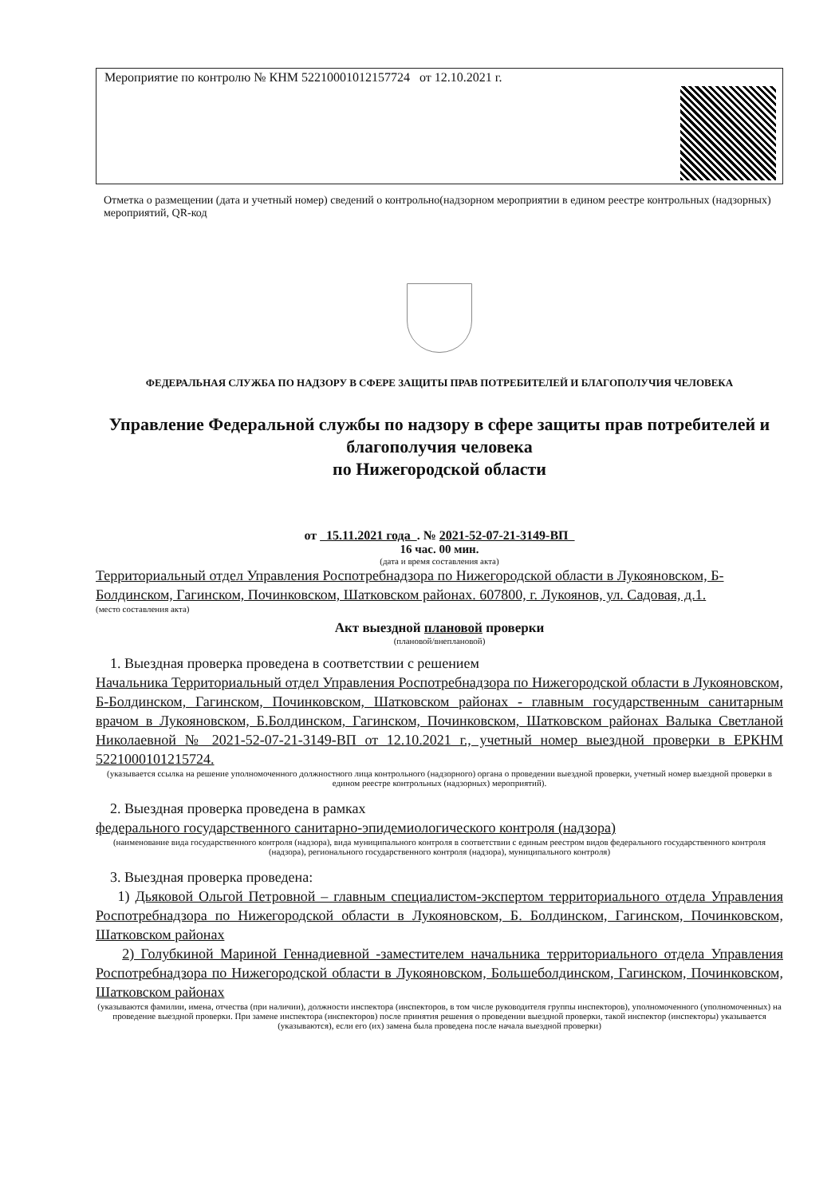Мероприятие по контролю № КНМ 52210001012157724 от 12.10.2021 г.
Отметка о размещении (дата и учетный номер) сведений о контрольно(надзорном мероприятии в едином реестре контрольных (надзорных) мероприятий, QR-код
ФЕДЕРАЛЬНАЯ СЛУЖБА ПО НАДЗОРУ В СФЕРЕ ЗАЩИТЫ ПРАВ ПОТРЕБИТЕЛЕЙ И БЛАГОПОЛУЧИЯ ЧЕЛОВЕКА
Управление Федеральной службы по надзору в сфере защиты прав потребителей и благополучия человека
по Нижегородской области
от 15.11.2021 года . № 2021-52-07-21-3149-ВП
16 час. 00 мин.
(дата и время составления акта)
Территориальный отдел Управления Роспотребнадзора по Нижегородской области в Лукояновском, Б-Болдинском, Гагинском, Починковском, Шатковском районах. 607800, г. Лукоянов, ул. Садовая, д.1.
(место составления акта)
Акт выездной плановой проверки
(плановой/внеплановой)
1. Выездная проверка проведена в соответствии с решением
Начальника Территориальный отдел Управления Роспотребнадзора по Нижегородской области в Лукояновском, Б-Болдинском, Гагинском, Починковском, Шатковском районах - главным государственным санитарным врачом в Лукояновском, Б.Болдинском, Гагинском, Починковском, Шатковском районах Валыка Светланой Николаевной № 2021-52-07-21-3149-ВП от 12.10.2021 г., учетный номер выездной проверки в ЕРКНМ 5221000101215724.
(указывается ссылка на решение уполномоченного должностного лица контрольного (надзорного) органа о проведении выездной проверки, учетный номер выездной проверки в едином реестре контрольных (надзорных) мероприятий).
2. Выездная проверка проведена в рамках
федерального государственного санитарно-эпидемиологического контроля (надзора)
(наименование вида государственного контроля (надзора), вида муниципального контроля в соответствии с единым реестром видов федерального государственного контроля (надзора), регионального государственного контроля (надзора), муниципального контроля)
3. Выездная проверка проведена:
1) Дьяковой Ольгой Петровной – главным специалистом-экспертом территориального отдела Управления Роспотребнадзора по Нижегородской области в Лукояновском, Б. Болдинском, Гагинском, Починковском, Шатковском районах
2) Голубкиной Мариной Геннадиевной -заместителем начальника территориального отдела Управления Роспотребнадзора по Нижегородской области в Лукояновском, Большеболдинском, Гагинском, Починковском, Шатковском районах
(указываются фамилии, имена, отчества (при наличии), должности инспектора (инспекторов, в том числе руководителя группы инспекторов), уполномоченного (уполномоченных) на проведение выездной проверки. При замене инспектора (инспекторов) после принятия решения о проведении выездной проверки, такой инспектор (инспекторы) указывается (указываются), если его (их) замена была проведена после начала выездной проверки)